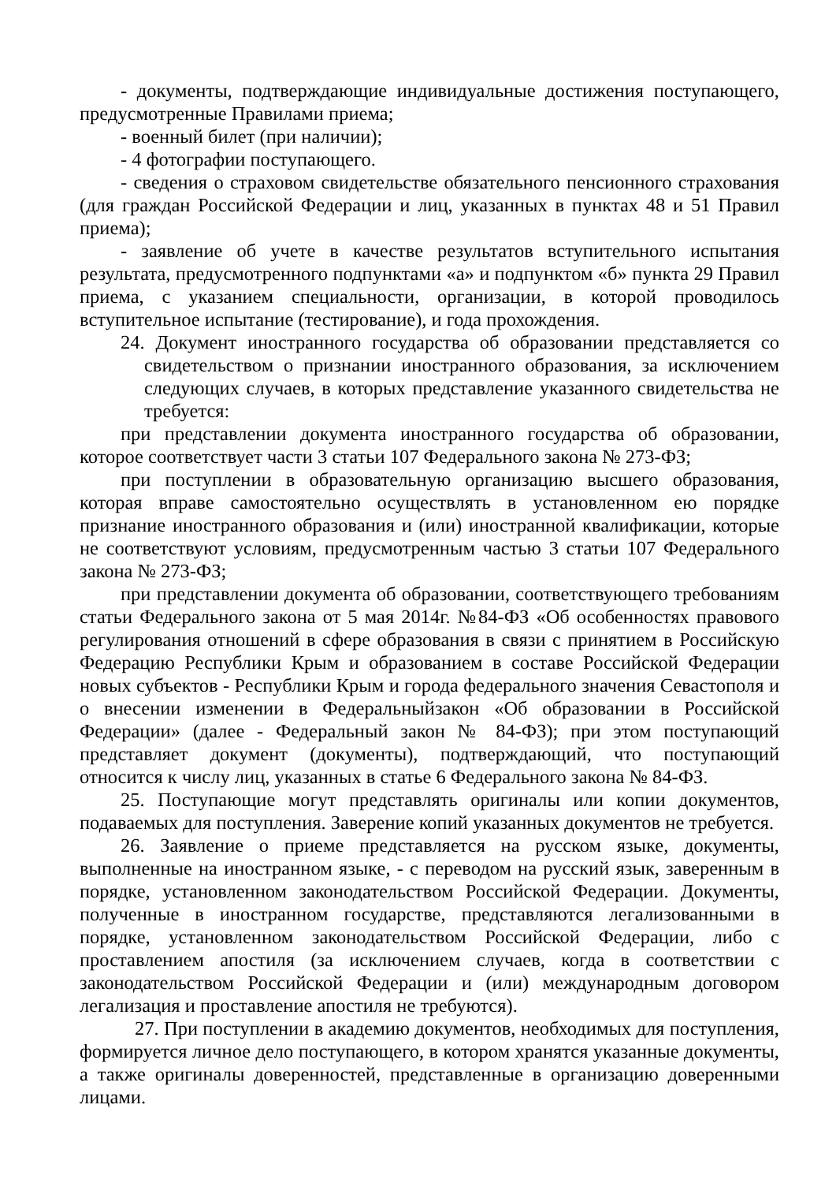- документы, подтверждающие индивидуальные достижения поступающего, предусмотренные Правилами приема;
- военный билет (при наличии);
- 4 фотографии поступающего.
- сведения о страховом свидетельстве обязательного пенсионного страхования (для граждан Российской Федерации и лиц, указанных в пунктах 48 и 51 Правил приема);
- заявление об учете в качестве результатов вступительного испытания результата, предусмотренного подпунктами «а» и подпунктом «б» пункта 29 Правил приема, с указанием специальности, организации, в которой проводилось вступительное испытание (тестирование), и года прохождения.
24. Документ иностранного государства об образовании представляется со свидетельством о признании иностранного образования, за исключением следующих случаев, в которых представление указанного свидетельства не требуется:
при представлении документа иностранного государства об образовании, которое соответствует части 3 статьи 107 Федерального закона № 273-ФЗ;
при поступлении в образовательную организацию высшего образования, которая вправе самостоятельно осуществлять в установленном ею порядке признание иностранного образования и (или) иностранной квалификации, которые не соответствуют условиям, предусмотренным частью 3 статьи 107 Федерального закона № 273-ФЗ;
при представлении документа об образовании, соответствующего требованиям статьи Федерального закона от 5 мая 2014г. №84-ФЗ «Об особенностях правового регулирования отношений в сфере образования в связи с принятием в Российскую Федерацию Республики Крым и образованием в составе Российской Федерации новых субъектов - Республики Крым и города федерального значения Севастополя и о внесении изменении в Федеральныйзакон «Об образовании в Российской Федерации» (далее - Федеральный закон № 84-ФЗ); при этом поступающий представляет документ (документы), подтверждающий, что поступающий относится к числу лиц, указанных в статье 6 Федерального закона № 84-ФЗ.
25. Поступающие могут представлять оригиналы или копии документов, подаваемых для поступления. Заверение копий указанных документов не требуется.
26. Заявление о приеме представляется на русском языке, документы, выполненные на иностранном языке, - с переводом на русский язык, заверенным в порядке, установленном законодательством Российской Федерации. Документы, полученные в иностранном государстве, представляются легализованными в порядке, установленном законодательством Российской Федерации, либо с проставлением апостиля (за исключением случаев, когда в соответствии с законодательством Российской Федерации и (или) международным договором легализация и проставление апостиля не требуются).
27. При поступлении в академию документов, необходимых для поступления, формируется личное дело поступающего, в котором хранятся указанные документы, а также оригиналы доверенностей, представленные в организацию доверенными лицами.